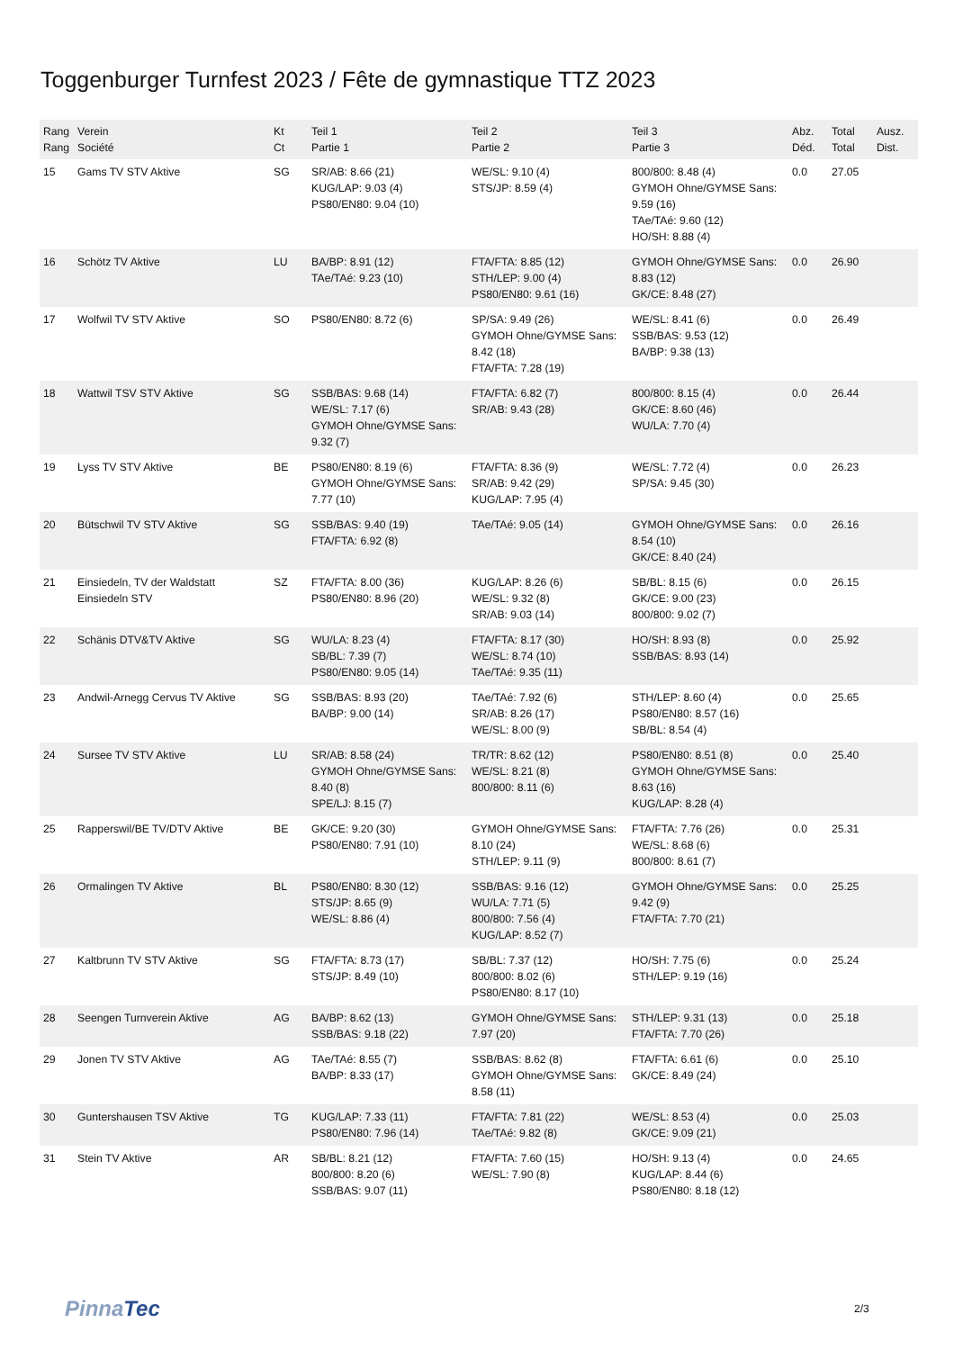Toggenburger Turnfest 2023 / Fête de gymnastique TTZ 2023
| Rang Rang | Verein Société | Kt Ct | Teil 1 Partie 1 | Teil 2 Partie 2 | Teil 3 Partie 3 | Abz. Déd. | Total Total | Ausz. Dist. |
| --- | --- | --- | --- | --- | --- | --- | --- | --- |
| 15 | Gams TV STV Aktive | SG | SR/AB: 8.66 (21) KUG/LAP: 9.03 (4) PS80/EN80: 9.04 (10) | WE/SL: 9.10 (4) STS/JP: 8.59 (4) | 800/800: 8.48 (4) GYMOH Ohne/GYMSE Sans: 9.59 (16) TAe/TAé: 9.60 (12) HO/SH: 8.88 (4) | 0.0 | 27.05 | |
| 16 | Schötz TV Aktive | LU | BA/BP: 8.91 (12) TAe/TAé: 9.23 (10) | FTA/FTA: 8.85 (12) STH/LEP: 9.00 (4) PS80/EN80: 9.61 (16) | GYMOH Ohne/GYMSE Sans: 8.83 (12) GK/CE: 8.48 (27) | 0.0 | 26.90 | |
| 17 | Wolfwil TV STV Aktive | SO | PS80/EN80: 8.72 (6) | SP/SA: 9.49 (26) GYMOH Ohne/GYMSE Sans: 8.42 (18) FTA/FTA: 7.28 (19) | WE/SL: 8.41 (6) SSB/BAS: 9.53 (12) BA/BP: 9.38 (13) | 0.0 | 26.49 | |
| 18 | Wattwil TSV STV Aktive | SG | SSB/BAS: 9.68 (14) WE/SL: 7.17 (6) GYMOH Ohne/GYMSE Sans: 9.32 (7) | FTA/FTA: 6.82 (7) SR/AB: 9.43 (28) | 800/800: 8.15 (4) GK/CE: 8.60 (46) WU/LA: 7.70 (4) | 0.0 | 26.44 | |
| 19 | Lyss TV STV Aktive | BE | PS80/EN80: 8.19 (6) GYMOH Ohne/GYMSE Sans: 7.77 (10) | FTA/FTA: 8.36 (9) SR/AB: 9.42 (29) KUG/LAP: 7.95 (4) | WE/SL: 7.72 (4) SP/SA: 9.45 (30) | 0.0 | 26.23 | |
| 20 | Bütschwil TV STV Aktive | SG | SSB/BAS: 9.40 (19) FTA/FTA: 6.92 (8) | TAe/TAé: 9.05 (14) | GYMOH Ohne/GYMSE Sans: 8.54 (10) GK/CE: 8.40 (24) | 0.0 | 26.16 | |
| 21 | Einsiedeln, TV der Waldstatt Einsiedeln STV | SZ | FTA/FTA: 8.00 (36) PS80/EN80: 8.96 (20) | KUG/LAP: 8.26 (6) WE/SL: 9.32 (8) SR/AB: 9.03 (14) | SB/BL: 8.15 (6) GK/CE: 9.00 (23) 800/800: 9.02 (7) | 0.0 | 26.15 | |
| 22 | Schänis DTV&TV Aktive | SG | WU/LA: 8.23 (4) SB/BL: 7.39 (7) PS80/EN80: 9.05 (14) | FTA/FTA: 8.17 (30) WE/SL: 8.74 (10) TAe/TAé: 9.35 (11) | HO/SH: 8.93 (8) SSB/BAS: 8.93 (14) | 0.0 | 25.92 | |
| 23 | Andwil-Arnegg Cervus TV Aktive | SG | SSB/BAS: 8.93 (20) BA/BP: 9.00 (14) | TAe/TAé: 7.92 (6) SR/AB: 8.26 (17) WE/SL: 8.00 (9) | STH/LEP: 8.60 (4) PS80/EN80: 8.57 (16) SB/BL: 8.54 (4) | 0.0 | 25.65 | |
| 24 | Sursee TV STV Aktive | LU | SR/AB: 8.58 (24) GYMOH Ohne/GYMSE Sans: 8.40 (8) SPE/LJ: 8.15 (7) | TR/TR: 8.62 (12) WE/SL: 8.21 (8) 800/800: 8.11 (6) | PS80/EN80: 8.51 (8) GYMOH Ohne/GYMSE Sans: 8.63 (16) KUG/LAP: 8.28 (4) | 0.0 | 25.40 | |
| 25 | Rapperswil/BE TV/DTV Aktive | BE | GK/CE: 9.20 (30) PS80/EN80: 7.91 (10) | GYMOH Ohne/GYMSE Sans: 8.10 (24) STH/LEP: 9.11 (9) | FTA/FTA: 7.76 (26) WE/SL: 8.68 (6) 800/800: 8.61 (7) | 0.0 | 25.31 | |
| 26 | Ormalingen TV Aktive | BL | PS80/EN80: 8.30 (12) STS/JP: 8.65 (9) WE/SL: 8.86 (4) | SSB/BAS: 9.16 (12) WU/LA: 7.71 (5) 800/800: 7.56 (4) KUG/LAP: 8.52 (7) | GYMOH Ohne/GYMSE Sans: 9.42 (9) FTA/FTA: 7.70 (21) | 0.0 | 25.25 | |
| 27 | Kaltbrunn TV STV Aktive | SG | FTA/FTA: 8.73 (17) STS/JP: 8.49 (10) | SB/BL: 7.37 (12) 800/800: 8.02 (6) PS80/EN80: 8.17 (10) | HO/SH: 7.75 (6) STH/LEP: 9.19 (16) | 0.0 | 25.24 | |
| 28 | Seengen Turnverein Aktive | AG | BA/BP: 8.62 (13) SSB/BAS: 9.18 (22) | GYMOH Ohne/GYMSE Sans: 7.97 (20) | STH/LEP: 9.31 (13) FTA/FTA: 7.70 (26) | 0.0 | 25.18 | |
| 29 | Jonen TV STV Aktive | AG | TAe/TAé: 8.55 (7) BA/BP: 8.33 (17) | SSB/BAS: 8.62 (8) GYMOH Ohne/GYMSE Sans: 8.58 (11) | FTA/FTA: 6.61 (6) GK/CE: 8.49 (24) | 0.0 | 25.10 | |
| 30 | Guntershausen TSV Aktive | TG | KUG/LAP: 7.33 (11) PS80/EN80: 7.96 (14) | FTA/FTA: 7.81 (22) TAe/TAé: 9.82 (8) | WE/SL: 8.53 (4) GK/CE: 9.09 (21) | 0.0 | 25.03 | |
| 31 | Stein TV Aktive | AR | SB/BL: 8.21 (12) 800/800: 8.20 (6) SSB/BAS: 9.07 (11) | FTA/FTA: 7.60 (15) WE/SL: 7.90 (8) | HO/SH: 9.13 (4) KUG/LAP: 8.44 (6) PS80/EN80: 8.18 (12) | 0.0 | 24.65 | |
PinnaTec 2/3